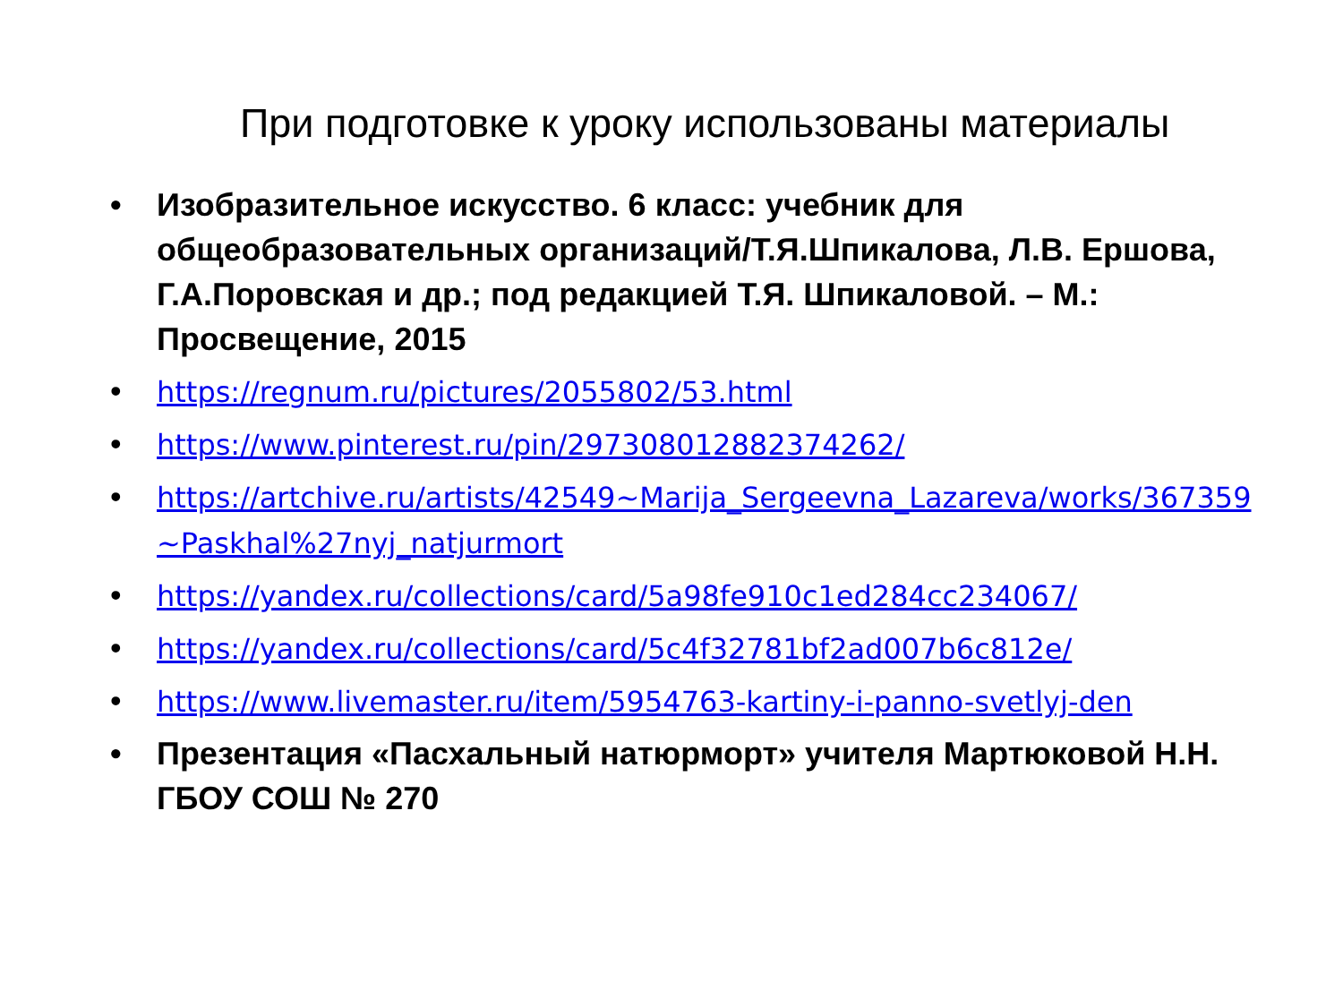При подготовке к уроку использованы материалы
• Изобразительное искусство. 6 класс: учебник для общеобразовательных организаций/Т.Я.Шпикалова, Л.В. Ершова, Г.А.Поровская и др.; под редакцией Т.Я. Шпикаловой. – М.: Просвещение, 2015
• https://regnum.ru/pictures/2055802/53.html
• https://www.pinterest.ru/pin/297308012882374262/
• https://artchive.ru/artists/42549~Marija_Sergeevna_Lazareva/works/367359~Paskhal%27nyj_natjurmort
• https://yandex.ru/collections/card/5a98fe910c1ed284cc234067/
• https://yandex.ru/collections/card/5c4f32781bf2ad007b6c812e/
• https://www.livemaster.ru/item/5954763-kartiny-i-panno-svetlyj-den
• Презентация «Пасхальный натюрморт» учителя Мартюковой Н.Н. ГБОУ СОШ № 270